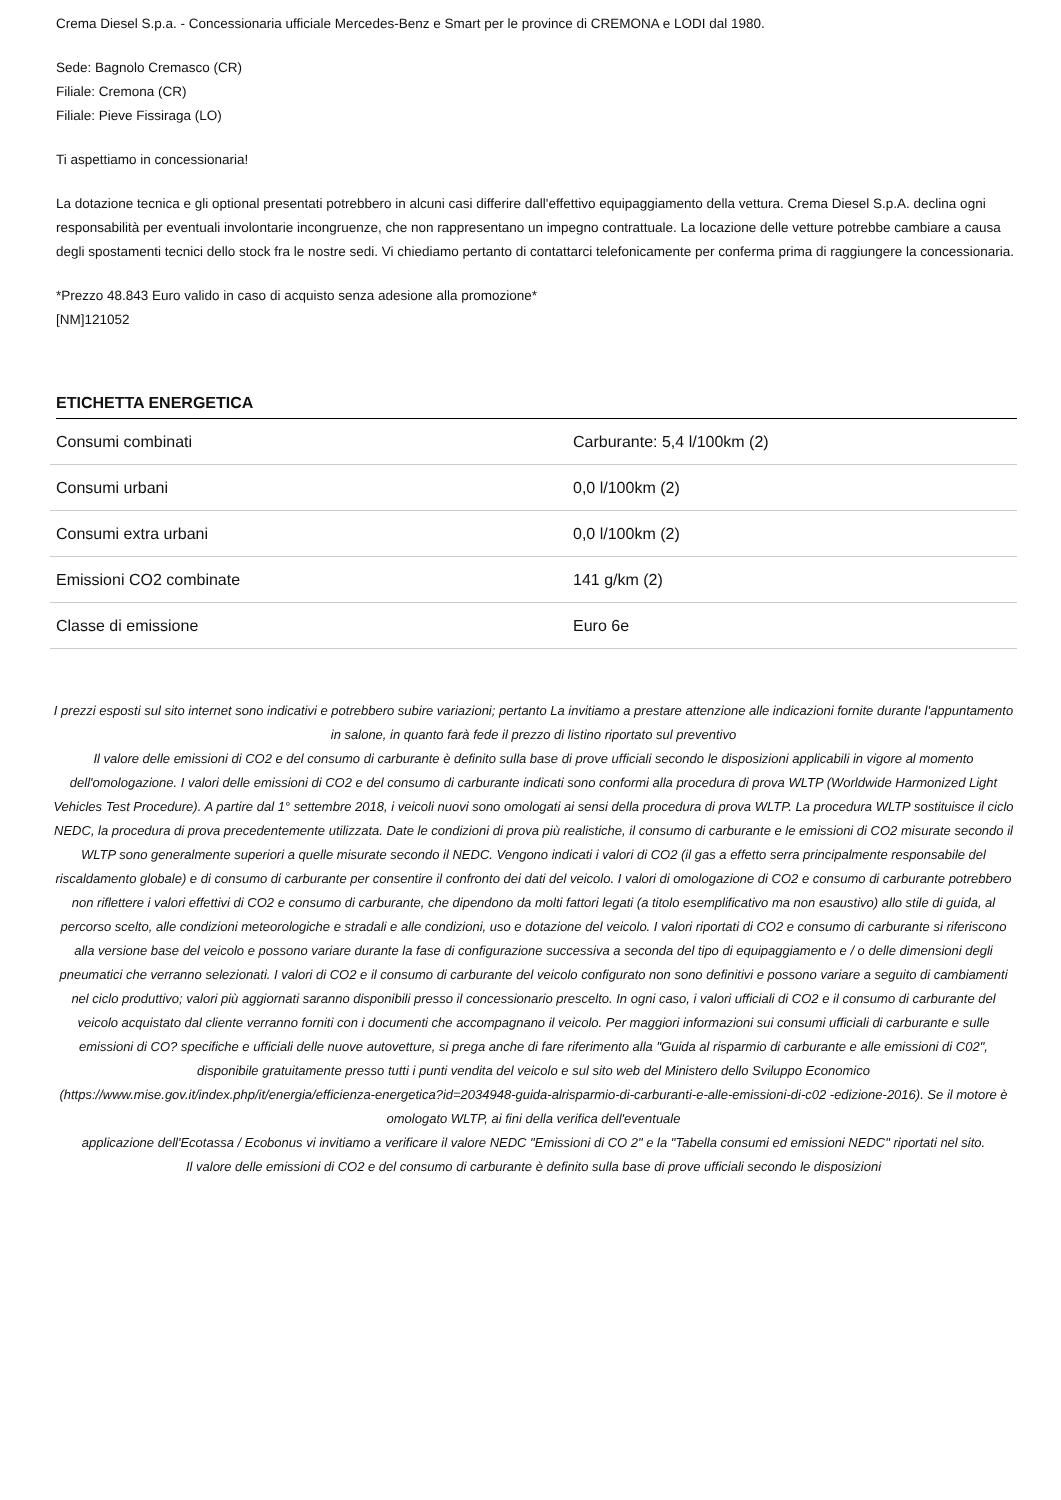Crema Diesel S.p.a. - Concessionaria ufficiale Mercedes-Benz e Smart per le province di CREMONA e LODI dal 1980.
Sede: Bagnolo Cremasco (CR)
Filiale: Cremona (CR)
Filiale: Pieve Fissiraga (LO)
Ti aspettiamo in concessionaria!
La dotazione tecnica e gli optional presentati potrebbero in alcuni casi differire dall'effettivo equipaggiamento della vettura. Crema Diesel S.p.A. declina ogni responsabilità per eventuali involontarie incongruenze, che non rappresentano un impegno contrattuale. La locazione delle vetture potrebbe cambiare a causa degli spostamenti tecnici dello stock fra le nostre sedi. Vi chiediamo pertanto di contattarci telefonicamente per conferma prima di raggiungere la concessionaria.
*Prezzo 48.843 Euro valido in caso di acquisto senza adesione alla promozione*
[NM]121052
ETICHETTA ENERGETICA
| Consumi combinati | Carburante: 5,4 l/100km (2) |
| Consumi urbani | 0,0 l/100km (2) |
| Consumi extra urbani | 0,0 l/100km (2) |
| Emissioni CO2 combinate | 141 g/km (2) |
| Classe di emissione | Euro 6e |
I prezzi esposti sul sito internet sono indicativi e potrebbero subire variazioni; pertanto La invitiamo a prestare attenzione alle indicazioni fornite durante l'appuntamento in salone, in quanto farà fede il prezzo di listino riportato sul preventivo
Il valore delle emissioni di CO2 e del consumo di carburante è definito sulla base di prove ufficiali secondo le disposizioni applicabili in vigore al momento dell'omologazione. I valori delle emissioni di CO2 e del consumo di carburante indicati sono conformi alla procedura di prova WLTP (Worldwide Harmonized Light Vehicles Test Procedure). A partire dal 1° settembre 2018, i veicoli nuovi sono omologati ai sensi della procedura di prova WLTP. La procedura WLTP sostituisce il ciclo NEDC, la procedura di prova precedentemente utilizzata. Date le condizioni di prova più realistiche, il consumo di carburante e le emissioni di CO2 misurate secondo il WLTP sono generalmente superiori a quelle misurate secondo il NEDC. Vengono indicati i valori di CO2 (il gas a effetto serra principalmente responsabile del riscaldamento globale) e di consumo di carburante per consentire il confronto dei dati del veicolo. I valori di omologazione di CO2 e consumo di carburante potrebbero non riflettere i valori effettivi di CO2 e consumo di carburante, che dipendono da molti fattori legati (a titolo esemplificativo ma non esaustivo) allo stile di guida, al percorso scelto, alle condizioni meteorologiche e stradali e alle condizioni, uso e dotazione del veicolo. I valori riportati di CO2 e consumo di carburante si riferiscono alla versione base del veicolo e possono variare durante la fase di configurazione successiva a seconda del tipo di equipaggiamento e / o delle dimensioni degli pneumatici che verranno selezionati. I valori di CO2 e il consumo di carburante del veicolo configurato non sono definitivi e possono variare a seguito di cambiamenti nel ciclo produttivo; valori più aggiornati saranno disponibili presso il concessionario prescelto. In ogni caso, i valori ufficiali di CO2 e il consumo di carburante del veicolo acquistato dal cliente verranno forniti con i documenti che accompagnano il veicolo. Per maggiori informazioni sui consumi ufficiali di carburante e sulle emissioni di CO? specifiche e ufficiali delle nuove autovetture, si prega anche di fare riferimento alla "Guida al risparmio di carburante e alle emissioni di C02", disponibile gratuitamente presso tutti i punti vendita del veicolo e sul sito web del Ministero dello Sviluppo Economico
(https://www.mise.gov.it/index.php/it/energia/efficienza-energetica?id=2034948-guida-alrisparmio-di-carburanti-e-alle-emissioni-di-c02 -edizione-2016). Se il motore è omologato WLTP, ai fini della verifica dell'eventuale
applicazione dell'Ecotassa / Ecobonus vi invitiamo a verificare il valore NEDC "Emissioni di CO 2" e la "Tabella consumi ed emissioni NEDC" riportati nel sito.
Il valore delle emissioni di CO2 e del consumo di carburante è definito sulla base di prove ufficiali secondo le disposizioni